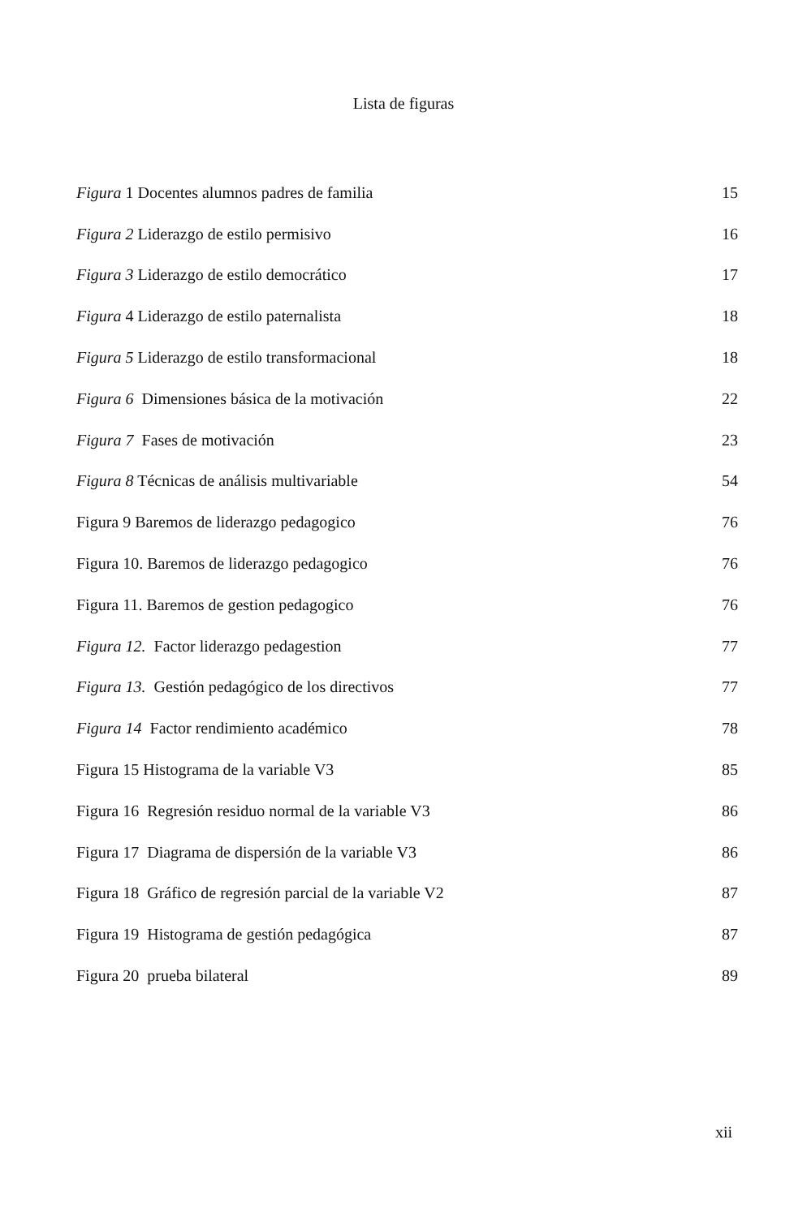Lista de figuras
| Figura 1 Docentes alumnos padres de familia | 15 |
| Figura 2 Liderazgo de estilo permisivo | 16 |
| Figura 3 Liderazgo de estilo democrático | 17 |
| Figura 4 Liderazgo de estilo paternalista | 18 |
| Figura 5 Liderazgo de estilo transformacional | 18 |
| Figura 6 Dimensiones básica de la motivación | 22 |
| Figura 7 Fases de motivación | 23 |
| Figura 8 Técnicas de análisis multivariable | 54 |
| Figura 9 Baremos de liderazgo pedagogico | 76 |
| Figura 10. Baremos de liderazgo pedagogico | 76 |
| Figura 11. Baremos de gestion pedagogico | 76 |
| Figura 12. Factor liderazgo pedagestion | 77 |
| Figura 13. Gestión pedagógico de los directivos | 77 |
| Figura 14 Factor rendimiento académico | 78 |
| Figura 15 Histograma de la variable V3 | 85 |
| Figura 16 Regresión residuo normal de la variable V3 | 86 |
| Figura 17 Diagrama de dispersión de la variable V3 | 86 |
| Figura 18 Gráfico de regresión parcial de la variable V2 | 87 |
| Figura 19 Histograma de gestión pedagógica | 87 |
| Figura 20 prueba bilateral | 89 |
xii